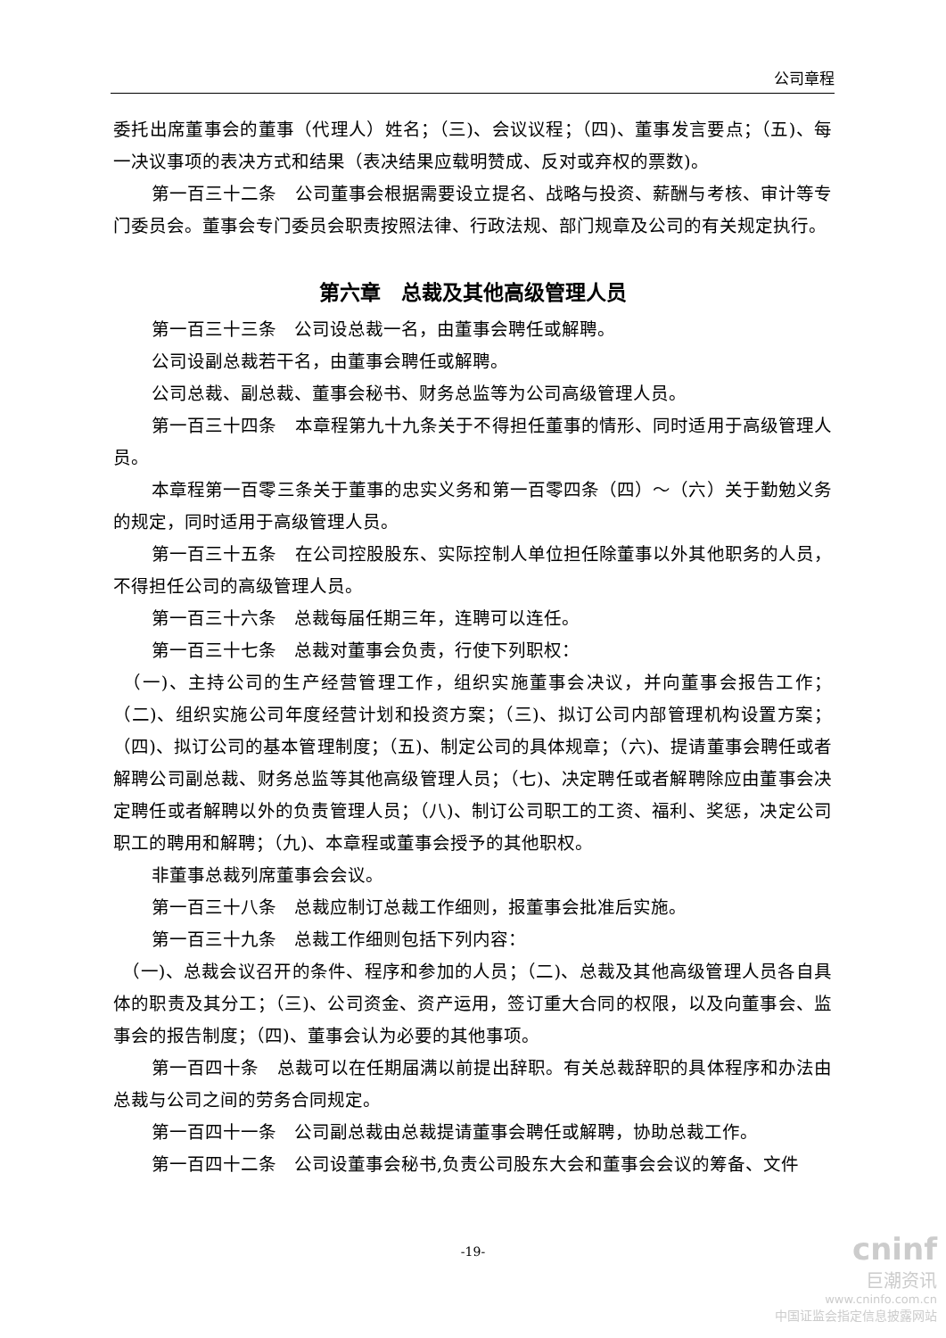公司章程
委托出席董事会的董事（代理人）姓名；（三)、会议议程；（四)、董事发言要点；（五)、每一决议事项的表决方式和结果（表决结果应载明赞成、反对或弃权的票数)。
第一百三十二条　公司董事会根据需要设立提名、战略与投资、薪酬与考核、审计等专门委员会。董事会专门委员会职责按照法律、行政法规、部门规章及公司的有关规定执行。
第六章　总裁及其他高级管理人员
第一百三十三条　公司设总裁一名，由董事会聘任或解聘。
公司设副总裁若干名，由董事会聘任或解聘。
公司总裁、副总裁、董事会秘书、财务总监等为公司高级管理人员。
第一百三十四条　本章程第九十九条关于不得担任董事的情形、同时适用于高级管理人员。
本章程第一百零三条关于董事的忠实义务和第一百零四条（四）～（六）关于勤勉义务的规定，同时适用于高级管理人员。
第一百三十五条　在公司控股股东、实际控制人单位担任除董事以外其他职务的人员，不得担任公司的高级管理人员。
第一百三十六条　总裁每届任期三年，连聘可以连任。
第一百三十七条　总裁对董事会负责，行使下列职权：
　（一)、主持公司的生产经营管理工作，组织实施董事会决议，并向董事会报告工作；（二)、组织实施公司年度经营计划和投资方案；（三)、拟订公司内部管理机构设置方案；（四)、拟订公司的基本管理制度；（五)、制定公司的具体规章；（六)、提请董事会聘任或者解聘公司副总裁、财务总监等其他高级管理人员；（七)、决定聘任或者解聘除应由董事会决定聘任或者解聘以外的负责管理人员；（八)、制订公司职工的工资、福利、奖惩，决定公司职工的聘用和解聘；（九)、本章程或董事会授予的其他职权。
非董事总裁列席董事会会议。
第一百三十八条　总裁应制订总裁工作细则，报董事会批准后实施。
第一百三十九条　总裁工作细则包括下列内容：
　（一)、总裁会议召开的条件、程序和参加的人员；（二)、总裁及其他高级管理人员各自具体的职责及其分工；（三)、公司资金、资产运用，签订重大合同的权限，以及向董事会、监事会的报告制度；（四)、董事会认为必要的其他事项。
第一百四十条　总裁可以在任期届满以前提出辞职。有关总裁辞职的具体程序和办法由总裁与公司之间的劳务合同规定。
第一百四十一条　公司副总裁由总裁提请董事会聘任或解聘，协助总裁工作。
第一百四十二条　公司设董事会秘书,负责公司股东大会和董事会会议的筹备、文件
-19-
cninf
巨潮资讯
www.cninfo.com.cn
中国证监会指定信息披露网站